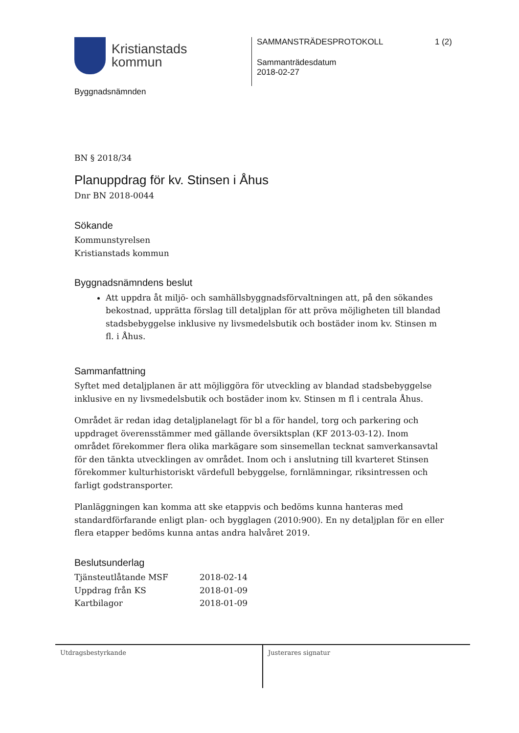Kristianstads
kommun
Byggnadsnämnden
SAMMANSTRÄDESPROTOKOLL 1 (2)
Sammanträdesdatum
2018-02-27
BN § 2018/34
Planuppdrag för kv. Stinsen i Åhus
Dnr BN 2018-0044
Sökande
Kommunstyrelsen
Kristianstads kommun
Byggnadsnämndens beslut
Att uppdra åt miljö- och samhällsbyggnadsförvaltningen att, på den sökandes bekostnad, upprätta förslag till detaljplan för att pröva möjligheten till blandad stadsbebyggelse inklusive ny livsmedelsbutik och bostäder inom kv. Stinsen m fl. i Åhus.
Sammanfattning
Syftet med detaljplanen är att möjliggöra för utveckling av blandad stadsbebyggelse inklusive en ny livsmedelsbutik och bostäder inom kv. Stinsen m fl i centrala Åhus.
Området är redan idag detaljplanelagt för bl a för handel, torg och parkering och uppdraget överensstämmer med gällande översiktsplan (KF 2013-03-12). Inom området förekommer flera olika markägare som sinsemellan tecknat samverkansavtal för den tänkta utvecklingen av området. Inom och i anslutning till kvarteret Stinsen förekommer kulturhistoriskt värdefull bebyggelse, fornlämningar, riksintressen och farligt godstransporter.
Planläggningen kan komma att ske etappvis och bedöms kunna hanteras med standardförfarande enligt plan- och bygglagen (2010:900). En ny detaljplan för en eller flera etapper bedöms kunna antas andra halvåret 2019.
Beslutsunderlag
| Tjänsteutlåtande MSF | 2018-02-14 |
| Uppdrag från KS | 2018-01-09 |
| Kartbilagor | 2018-01-09 |
Utdragsbestyrkande Justerares signatur